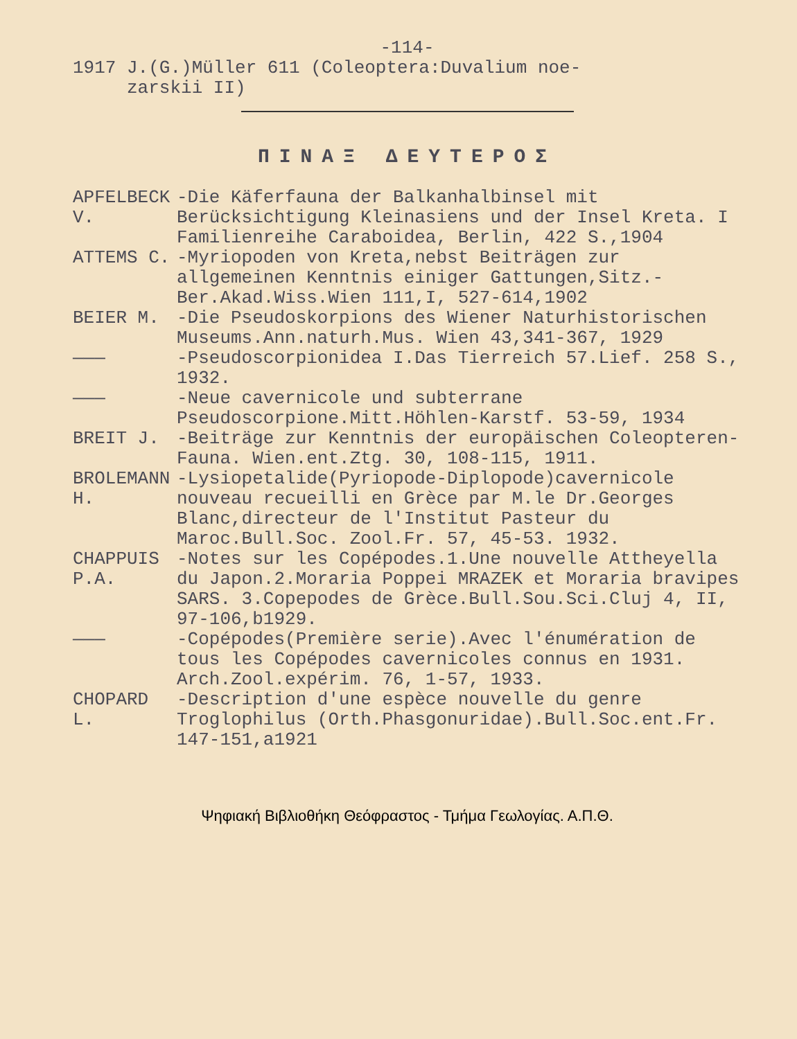-114-
1917 J.(G.)Müller 611 (Coleoptera:Duvalium noe-
zarskii II)
ΠΙΝΑΞ ΔΕΥΤΕΡΟΣ
APFELBECK V.
-Die Käferfauna der Balkanhalbinsel mit Berücksichtigung Kleinasiens und der Insel Kreta. I Familienreihe Caraboidea, Berlin, 422 S.,1904
ATTEMS C. -Myriopoden von Kreta,nebst Beiträgen zur allgemeinen Kenntnis einiger Gattungen,Sitz.-Ber.Akad.Wiss.Wien 111,I, 527-614,1902
BEIER M. -Die Pseudoskorpions des Wiener Naturhistorischen Museums.Ann.naturh.Mus. Wien 43,341-367, 1929
——— -Pseudoscorpionidea I.Das Tierreich 57.Lief. 258 S., 1932.
——— -Neue cavernicole und subterrane Pseudoscorpione.Mitt.Höhlen-Karstf. 53-59, 1934
BREIT J. -Beiträge zur Kenntnis der europäischen Coleopteren-Fauna. Wien.ent.Ztg. 30, 108-115, 1911.
BROLEMANN H.
-Lysiopetalide(Pyriopode-Diplopode)cavernicole nouveau recueilli en Grèce par M.le Dr.Georges Blanc,directeur de l'Institut Pasteur du Maroc.Bull.Soc. Zool.Fr. 57, 45-53. 1932.
CHAPPUIS P.A.
-Notes sur les Copépodes.1.Une nouvelle Attheyella du Japon.2.Moraria Poppei MRAZEK et Moraria bravipes SARS. 3.Copepodes de Grèce.Bull.Sou.Sci.Cluj 4, II, 97-106,b1929.
——— -Copépodes(Première serie).Avec l'énumération de tous les Copépodes cavernicoles connus en 1931. Arch.Zool.expérim. 76, 1-57, 1933.
CHOPARD L.
-Description d'une espèce nouvelle du genre Troglophilus (Orth.Phasgonuridae).Bull.Soc.ent.Fr. 147-151,a1921
Ψηφιακή Βιβλιοθήκη Θεόφραστος - Τμήμα Γεωλογίας. Α.Π.Θ.